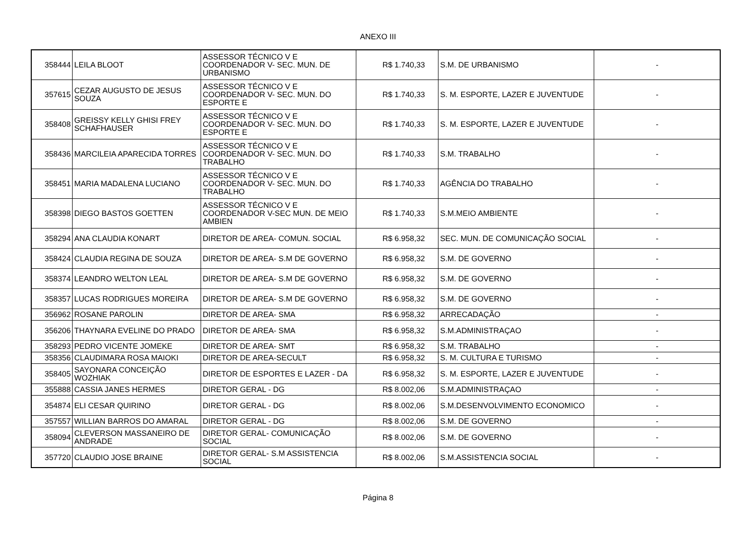ANEXO III
| 358444 | LEILA BLOOT | ASSESSOR TÉCNICO V E COORDENADOR V- SEC. MUN. DE URBANISMO | R$ 1.740,33 | S.M. DE URBANISMO | - |
| 357615 | CEZAR AUGUSTO DE JESUS SOUZA | ASSESSOR TÉCNICO V E COORDENADOR V- SEC. MUN. DO ESPORTE E | R$ 1.740,33 | S. M. ESPORTE, LAZER E JUVENTUDE | - |
| 358408 | GREISSY KELLY GHISI FREY SCHAFHAUSER | ASSESSOR TÉCNICO V E COORDENADOR V- SEC. MUN. DO ESPORTE E | R$ 1.740,33 | S. M. ESPORTE, LAZER E JUVENTUDE | - |
| 358436 | MARCILEIA APARECIDA TORRES | ASSESSOR TÉCNICO V E COORDENADOR V- SEC. MUN. DO TRABALHO | R$ 1.740,33 | S.M. TRABALHO | - |
| 358451 | MARIA MADALENA LUCIANO | ASSESSOR TÉCNICO V E COORDENADOR V- SEC. MUN. DO TRABALHO | R$ 1.740,33 | AGÊNCIA DO TRABALHO | - |
| 358398 | DIEGO BASTOS GOETTEN | ASSESSOR TÉCNICO V E COORDENADOR V-SEC MUN. DE MEIO AMBIEN | R$ 1.740,33 | S.M.MEIO AMBIENTE | - |
| 358294 | ANA CLAUDIA KONART | DIRETOR DE AREA- COMUN. SOCIAL | R$ 6.958,32 | SEC. MUN. DE COMUNICAÇÃO SOCIAL | - |
| 358424 | CLAUDIA REGINA DE SOUZA | DIRETOR DE AREA- S.M DE GOVERNO | R$ 6.958,32 | S.M. DE GOVERNO | - |
| 358374 | LEANDRO WELTON LEAL | DIRETOR DE AREA- S.M DE GOVERNO | R$ 6.958,32 | S.M. DE GOVERNO | - |
| 358357 | LUCAS RODRIGUES MOREIRA | DIRETOR DE AREA- S.M DE GOVERNO | R$ 6.958,32 | S.M. DE GOVERNO | - |
| 356962 | ROSANE PAROLIN | DIRETOR DE AREA- SMA | R$ 6.958,32 | ARRECADAÇÃO | - |
| 356206 | THAYNARA EVELINE DO PRADO | DIRETOR DE AREA- SMA | R$ 6.958,32 | S.M.ADMINISTRAÇAO | - |
| 358293 | PEDRO VICENTE JOMEKE | DIRETOR DE AREA- SMT | R$ 6.958,32 | S.M. TRABALHO | - |
| 358356 | CLAUDIMARA ROSA MAIOKI | DIRETOR DE AREA-SECULT | R$ 6.958,32 | S. M. CULTURA E TURISMO | - |
| 358405 | SAYONARA CONCEIÇÃO WOZHIAK | DIRETOR DE ESPORTES E LAZER - DA | R$ 6.958,32 | S. M. ESPORTE, LAZER E JUVENTUDE | - |
| 355888 | CASSIA JANES HERMES | DIRETOR GERAL - DG | R$ 8.002,06 | S.M.ADMINISTRAÇAO | - |
| 354874 | ELI CESAR QUIRINO | DIRETOR GERAL - DG | R$ 8.002,06 | S.M.DESENVOLVIMENTO ECONOMICO | - |
| 357557 | WILLIAN BARROS DO AMARAL | DIRETOR GERAL - DG | R$ 8.002,06 | S.M. DE GOVERNO | - |
| 358094 | CLEVERSON MASSANEIRO DE ANDRADE | DIRETOR GERAL- COMUNICAÇÃO SOCIAL | R$ 8.002,06 | S.M. DE GOVERNO | - |
| 357720 | CLAUDIO JOSE BRAINE | DIRETOR GERAL- S.M ASSISTENCIA SOCIAL | R$ 8.002,06 | S.M.ASSISTENCIA SOCIAL | - |
Página 8